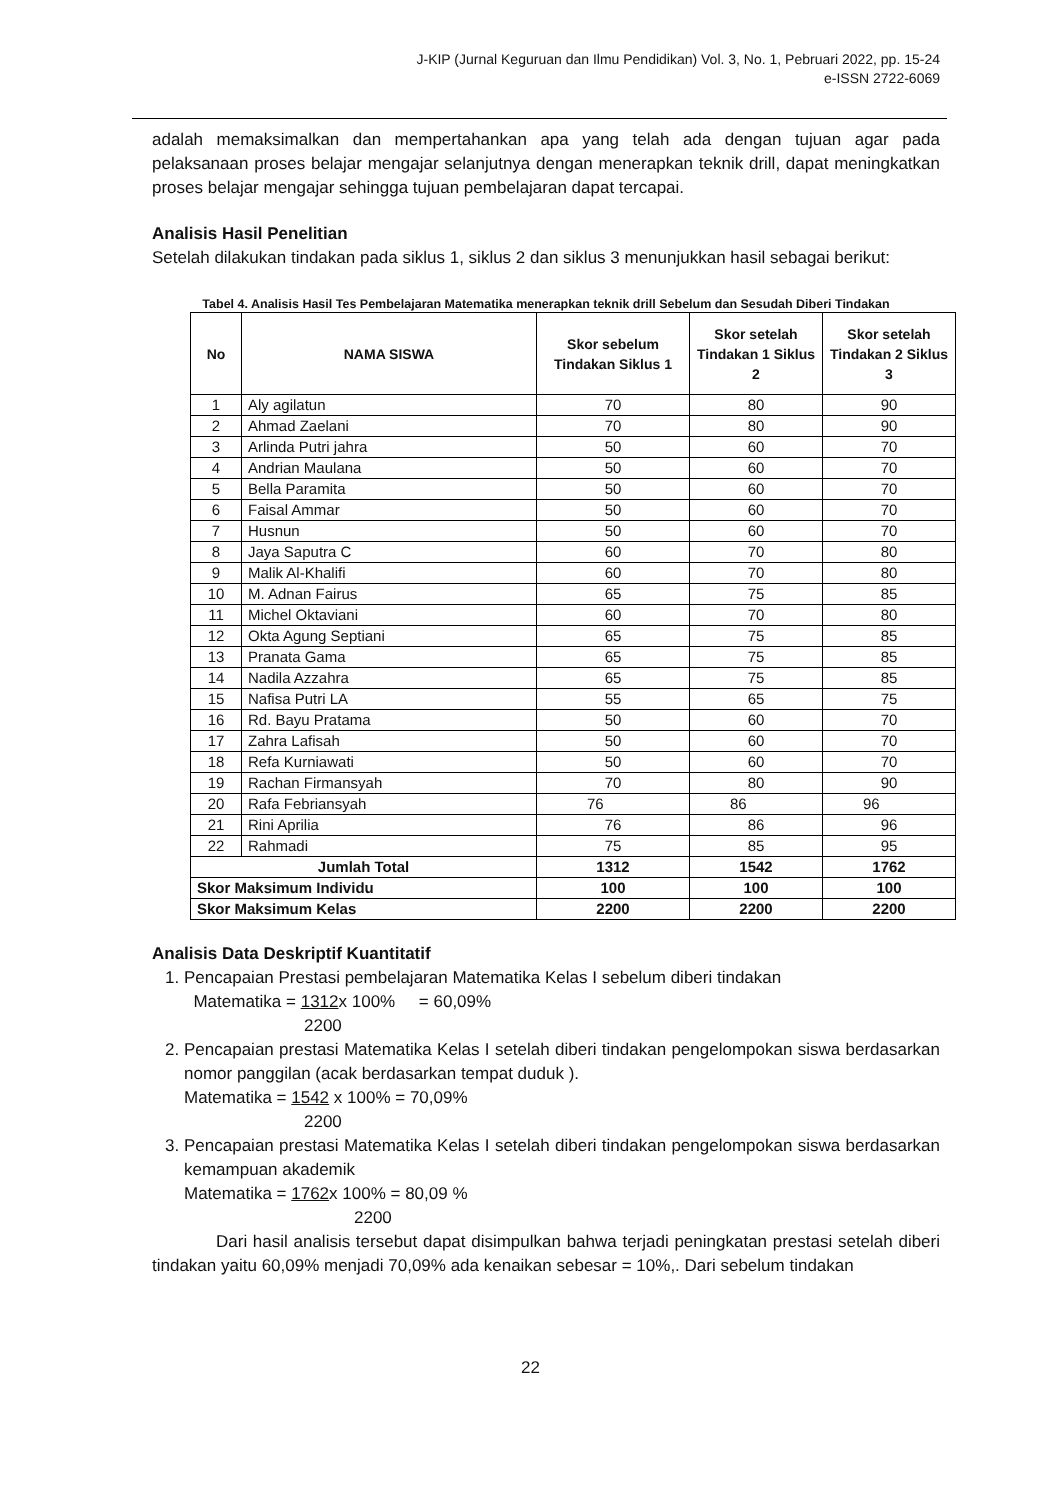J-KIP (Jurnal Keguruan dan Ilmu Pendidikan) Vol. 3, No. 1, Pebruari 2022, pp. 15-24
e-ISSN 2722-6069
adalah memaksimalkan dan mempertahankan apa yang telah ada dengan tujuan agar pada pelaksanaan proses belajar mengajar selanjutnya dengan menerapkan teknik drill, dapat meningkatkan proses belajar mengajar sehingga tujuan pembelajaran dapat tercapai.
Analisis Hasil Penelitian
Setelah dilakukan tindakan pada siklus 1, siklus 2 dan siklus 3 menunjukkan hasil sebagai berikut:
Tabel 4. Analisis Hasil Tes Pembelajaran Matematika menerapkan teknik drill Sebelum dan Sesudah Diberi Tindakan
| No | NAMA SISWA | Skor sebelum Tindakan Siklus 1 | Skor setelah Tindakan 1 Siklus 2 | Skor setelah Tindakan 2 Siklus 3 |
| --- | --- | --- | --- | --- |
| 1 | Aly agilatun | 70 | 80 | 90 |
| 2 | Ahmad Zaelani | 70 | 80 | 90 |
| 3 | Arlinda Putri jahra | 50 | 60 | 70 |
| 4 | Andrian Maulana | 50 | 60 | 70 |
| 5 | Bella Paramita | 50 | 60 | 70 |
| 6 | Faisal Ammar | 50 | 60 | 70 |
| 7 | Husnun | 50 | 60 | 70 |
| 8 | Jaya Saputra C | 60 | 70 | 80 |
| 9 | Malik Al-Khalifi | 60 | 70 | 80 |
| 10 | M. Adnan Fairus | 65 | 75 | 85 |
| 11 | Michel Oktaviani | 60 | 70 | 80 |
| 12 | Okta Agung Septiani | 65 | 75 | 85 |
| 13 | Pranata Gama | 65 | 75 | 85 |
| 14 | Nadila Azzahra | 65 | 75 | 85 |
| 15 | Nafisa Putri LA | 55 | 65 | 75 |
| 16 | Rd. Bayu Pratama | 50 | 60 | 70 |
| 17 | Zahra Lafisah | 50 | 60 | 70 |
| 18 | Refa Kurniawati | 50 | 60 | 70 |
| 19 | Rachan Firmansyah | 70 | 80 | 90 |
| 20 | Rafa Febriansyah | 76 | 86 | 96 |
| 21 | Rini Aprilia | 76 | 86 | 96 |
| 22 | Rahmadi | 75 | 85 | 95 |
| Jumlah Total | | 1312 | 1542 | 1762 |
| Skor Maksimum Individu | | 100 | 100 | 100 |
| Skor Maksimum Kelas | | 2200 | 2200 | 2200 |
Analisis Data Deskriptif Kuantitatif
1. Pencapaian Prestasi pembelajaran Matematika Kelas I sebelum diberi tindakan
Matematika = 1312x 100% = 60,09%
2200
2. Pencapaian prestasi Matematika Kelas I setelah diberi tindakan pengelompokan siswa berdasarkan nomor panggilan (acak berdasarkan tempat duduk ).
Matematika = 1542 x 100% = 70,09%
2200
3. Pencapaian prestasi Matematika Kelas I setelah diberi tindakan pengelompokan siswa berdasarkan kemampuan akademik
Matematika = 1762x 100% = 80,09 %
2200
Dari hasil analisis tersebut dapat disimpulkan bahwa terjadi peningkatan prestasi setelah diberi tindakan yaitu 60,09% menjadi 70,09% ada kenaikan sebesar = 10%,. Dari sebelum tindakan
22